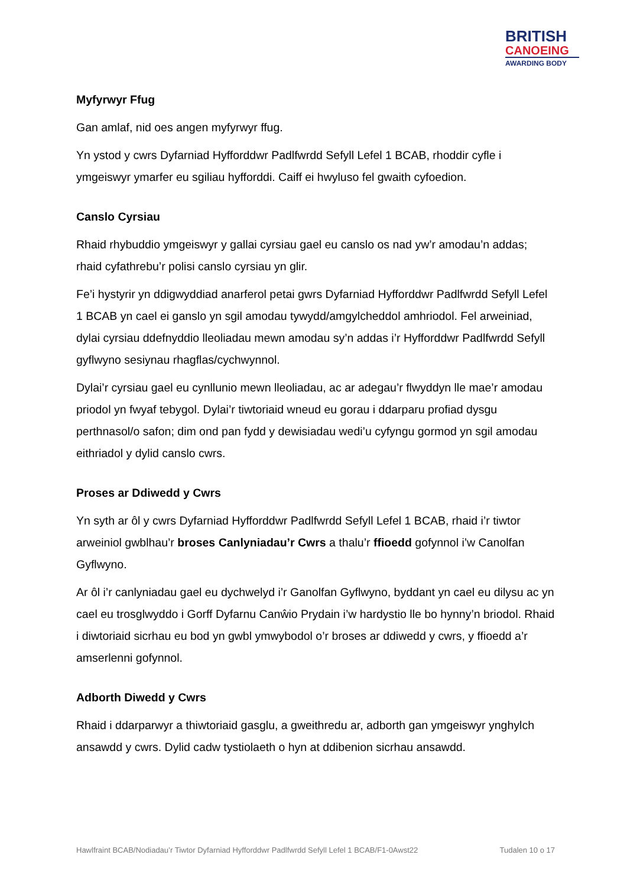BRITISH
CANOEING
AWARDING BODY
Myfyrwyr Ffug
Gan amlaf, nid oes angen myfyrwyr ffug.
Yn ystod y cwrs Dyfarniad Hyfforddwr Padlfwrdd Sefyll Lefel 1 BCAB, rhoddir cyfle i ymgeiswyr ymarfer eu sgiliau hyfforddi. Caiff ei hwyluso fel gwaith cyfoedion.
Canslo Cyrsiau
Rhaid rhybuddio ymgeiswyr y gallai cyrsiau gael eu canslo os nad yw’r amodau’n addas; rhaid cyfathrebu’r polisi canslo cyrsiau yn glir.
Fe’i hystyrir yn ddigwyddiad anarferol petai gwrs Dyfarniad Hyfforddwr Padlfwrdd Sefyll Lefel 1 BCAB yn cael ei ganslo yn sgil amodau tywydd/amgylcheddol amhriodol. Fel arweiniad, dylai cyrsiau ddefnyddio lleoliadau mewn amodau sy’n addas i’r Hyfforddwr Padlfwrdd Sefyll gyflwyno sesiynau rhagflas/cychwynnol.
Dylai’r cyrsiau gael eu cynllunio mewn lleoliadau, ac ar adegau’r flwyddyn lle mae’r amodau priodol yn fwyaf tebygol. Dylai’r tiwtoriaid wneud eu gorau i ddarparu profiad dysgu perthnasol/o safon; dim ond pan fydd y dewisiadau wedi’u cyfyngu gormod yn sgil amodau eithriadol y dylid canslo cwrs.
Proses ar Ddiwedd y Cwrs
Yn syth ar ôl y cwrs Dyfarniad Hyfforddwr Padlfwrdd Sefyll Lefel 1 BCAB, rhaid i’r tiwtor arweiniol gwblhau’r broses Canlyniadau’r Cwrs a thalu’r ffioedd gofynnol i’w Canolfan Gyflwyno.
Ar ôl i’r canlyniadau gael eu dychwelyd i’r Ganolfan Gyflwyno, byddant yn cael eu dilysu ac yn cael eu trosglwyddo i Gorff Dyfarnu Canŵio Prydain i’w hardystio lle bo hynny’n briodol. Rhaid i diwtoriaid sicrhau eu bod yn gwbl ymwybodol o’r broses ar ddiwedd y cwrs, y ffioedd a’r amserlenni gofynnol.
Adborth Diwedd y Cwrs
Rhaid i ddarparwyr a thiwtoriaid gasglu, a gweithredu ar, adborth gan ymgeiswyr ynghylch ansawdd y cwrs. Dylid cadw tystiolaeth o hyn at ddibenion sicrhau ansawdd.
Hawlfraint BCAB/Nodiadau’r Tiwtor Dyfarniad Hyfforddwr Padlfwrdd Sefyll Lefel 1 BCAB/F1-0Awst22 Tudalen 10 o 17